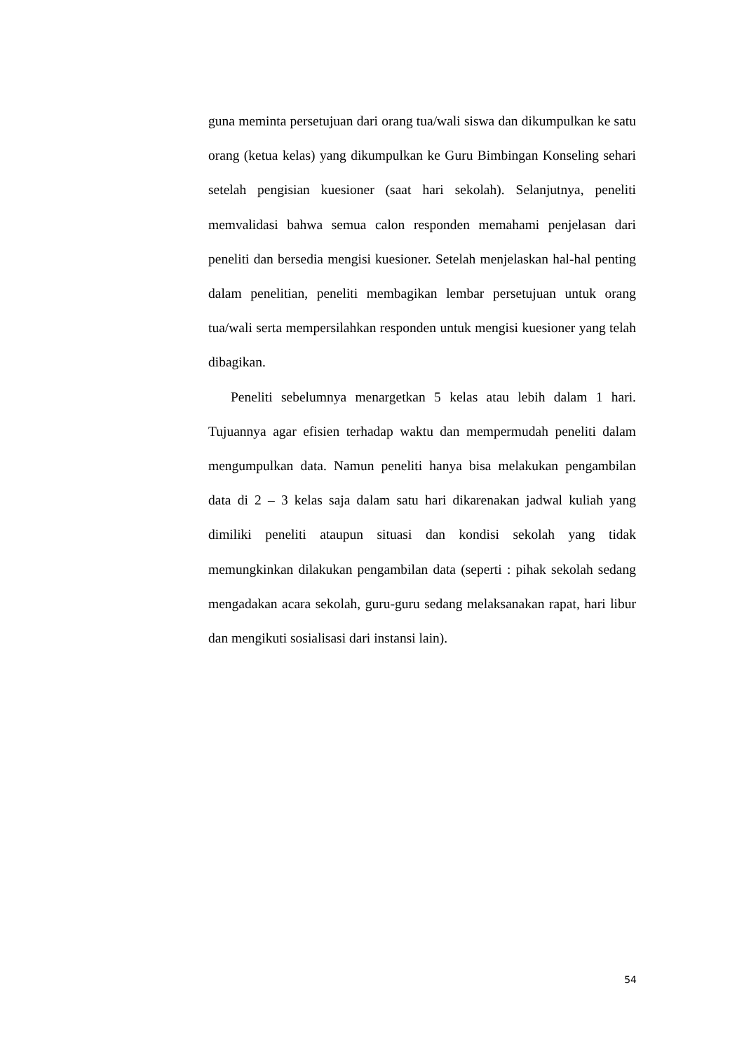guna meminta persetujuan dari orang tua/wali siswa dan dikumpulkan ke satu orang (ketua kelas) yang dikumpulkan ke Guru Bimbingan Konseling sehari setelah pengisian kuesioner (saat hari sekolah). Selanjutnya, peneliti memvalidasi bahwa semua calon responden memahami penjelasan dari peneliti dan bersedia mengisi kuesioner. Setelah menjelaskan hal-hal penting dalam penelitian, peneliti membagikan lembar persetujuan untuk orang tua/wali serta mempersilahkan responden untuk mengisi kuesioner yang telah dibagikan.
Peneliti sebelumnya menargetkan 5 kelas atau lebih dalam 1 hari. Tujuannya agar efisien terhadap waktu dan mempermudah peneliti dalam mengumpulkan data. Namun peneliti hanya bisa melakukan pengambilan data di 2 – 3 kelas saja dalam satu hari dikarenakan jadwal kuliah yang dimiliki peneliti ataupun situasi dan kondisi sekolah yang tidak memungkinkan dilakukan pengambilan data (seperti : pihak sekolah sedang mengadakan acara sekolah, guru-guru sedang melaksanakan rapat, hari libur dan mengikuti sosialisasi dari instansi lain).
54